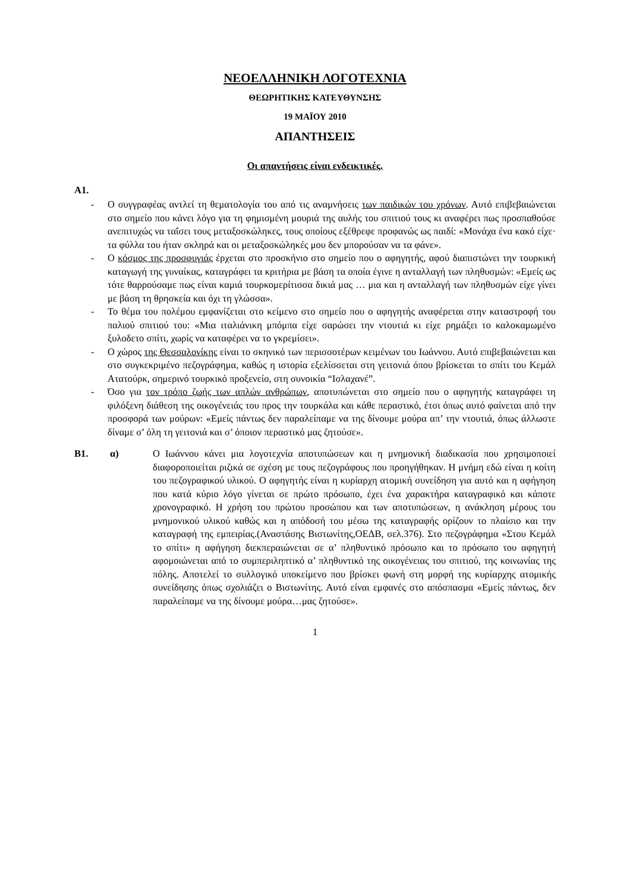ΝΕΟΕΛΛΗΝΙΚΗ ΛΟΓΟΤΕΧΝΙΑ
ΘΕΩΡΗΤΙΚΗΣ ΚΑΤΕΥΘΥΝΣΗΣ
19 ΜΑΪΟΥ 2010
ΑΠΑΝΤΗΣΕΙΣ
Οι απαντήσεις είναι ενδεικτικές.
Α1.
- Ο συγγραφέας αντλεί τη θεματολογία του από τις αναμνήσεις των παιδικών του χρόνων. Αυτό επιβεβαιώνεται στο σημείο που κάνει λόγο για τη φημισμένη μουριά της αυλής του σπιτιού τους κι αναφέρει πως προσπαθούσε ανεπιτυχώς να ταΐσει τους μεταξοσκώληκες, τους οποίους εξέθρεφε προφανώς ως παιδί: «Μονάχα ένα κακό είχε· τα φύλλα του ήταν σκληρά και οι μεταξοσκώληκές μου δεν μπορούσαν να τα φάνε».
- Ο κόσμος της προσφυγιάς έρχεται στο προσκήνιο στο σημείο που ο αφηγητής, αφού διαπιστώνει την τουρκική καταγωγή της γυναίκας, καταγράφει τα κριτήρια με βάση τα οποία έγινε η ανταλλαγή των πληθυσμών: «Εμείς ως τότε θαρρούσαμε πως είναι καμιά τουρκομερίτισσα δικιά μας … μια και η ανταλλαγή των πληθυσμών είχε γίνει με βάση τη θρησκεία και όχι τη γλώσσα».
- Το θέμα του πολέμου εμφανίζεται στο κείμενο στο σημείο που ο αφηγητής αναφέρεται στην καταστροφή του παλιού σπιτιού του: «Μια ιταλιάνικη μπόμπα είχε σαρώσει την ντουτιά κι είχε ρημάξει το καλοκαμωμένο ξυλοδετο σπίτι, χωρίς να καταφέρει να το γκρεμίσει».
- Ο χώρος της Θεσσαλονίκης είναι το σκηνικό των περισσοτέρων κειμένων του Ιωάννου. Αυτό επιβεβαιώνεται και στο συγκεκριμένο πεζογράφημα, καθώς η ιστορία εξελίσσεται στη γειτονιά όπου βρίσκεται το σπίτι του Κεμάλ Ατατούρκ, σημερινό τουρκικό προξενείο, στη συνοικία “Ισλαχανέ”.
- Όσο για τον τρόπο ζωής των απλών ανθρώπων, αποτυπώνεται στο σημείο που ο αφηγητής καταγράφει τη φιλόξενη διάθεση της οικογένειάς του προς την τουρκάλα και κάθε περαστικό, έτσι όπως αυτό φαίνεται από την προσφορά των μούρων: «Εμείς πάντως δεν παραλείπαμε να της δίνουμε μούρα απ’ την ντουτιά, όπως άλλωστε δίναμε σ’ όλη τη γειτονιά και σ’ όποιον περαστικό μας ζητούσε».
Β1. α) Ο Ιωάννου κάνει μια λογοτεχνία αποτυπώσεων και η μνημονική διαδικασία που χρησιμοποιεί διαφοροποιείται ριζικά σε σχέση με τους πεζογράφους που προηγήθηκαν. Η μνήμη εδώ είναι η κοίτη του πεζογραφικού υλικού. Ο αφηγητής είναι η κυρίαρχη ατομική συνείδηση για αυτό και η αφήγηση που κατά κύριο λόγο γίνεται σε πρώτο πρόσωπο, έχει ένα χαρακτήρα καταγραφικό και κάποτε χρονογραφικό. Η χρήση του πρώτου προσώπου και των αποτυπώσεων, η ανάκληση μέρους του μνημονικού υλικού καθώς και η απόδοσή του μέσω της καταγραφής ορίζουν το πλαίσιο και την καταγραφή της εμπειρίας.(Αναστάσης Βιστωνίτης,ΟΕΔΒ, σελ.376). Στο πεζογράφημα «Στου Κεμάλ το σπίτι» η αφήγηση διεκπεραιώνεται σε α’ πληθυντικό πρόσωπο και το πρόσωπο του αφηγητή αφομοιώνεται από το συμπεριληπτικό α’ πληθυντικό της οικογένειας του σπιτιού, της κοινωνίας της πόλης. Αποτελεί το συλλογικό υποκείμενο που βρίσκει φωνή στη μορφή της κυρίαρχης ατομικής συνείδησης όπως σχολιάζει ο Βιστωνίτης. Αυτό είναι εμφανές στο απόσπασμα «Εμείς πάντως, δεν παραλείπαμε να της δίνουμε μούρα…μας ζητούσε».
1